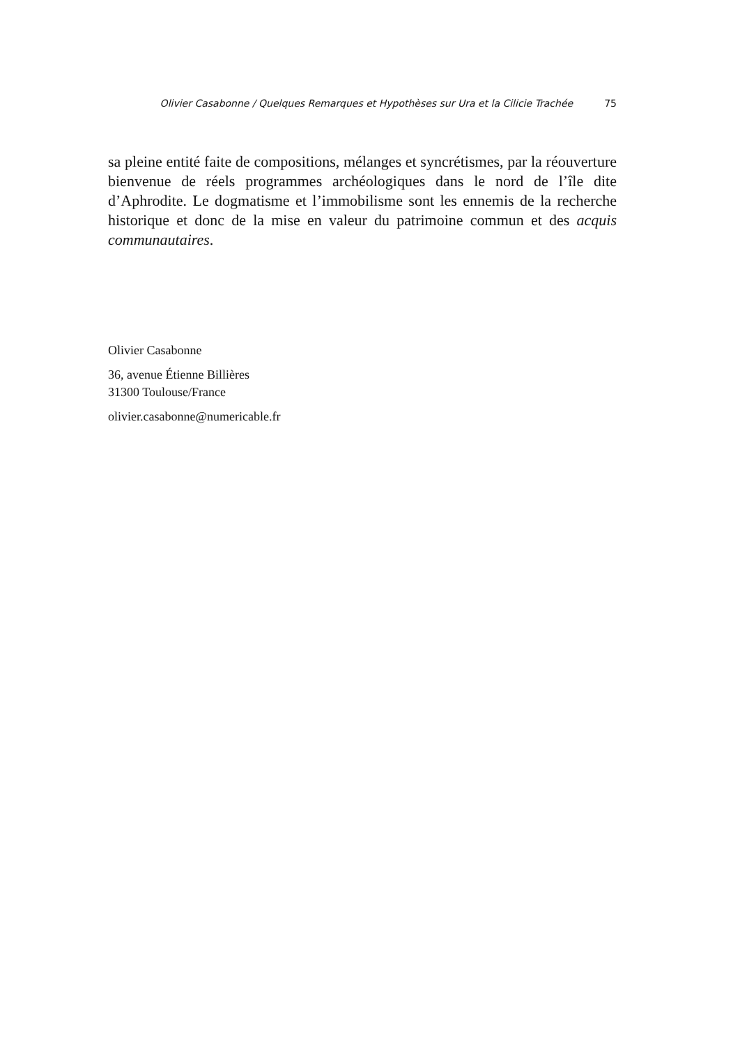Olivier Casabonne / Quelques Remarques et Hypothèses sur Ura et la Cilicie Trachée 75
sa pleine entité faite de compositions, mélanges et syncrétismes, par la réouverture bienvenue de réels programmes archéologiques dans le nord de l’île dite d’Aphrodite. Le dogmatisme et l’immobilisme sont les ennemis de la recherche historique et donc de la mise en valeur du patrimoine commun et des acquis communautaires.
Olivier Casabonne
36, avenue Étienne Billières
31300 Toulouse/France
olivier.casabonne@numericable.fr